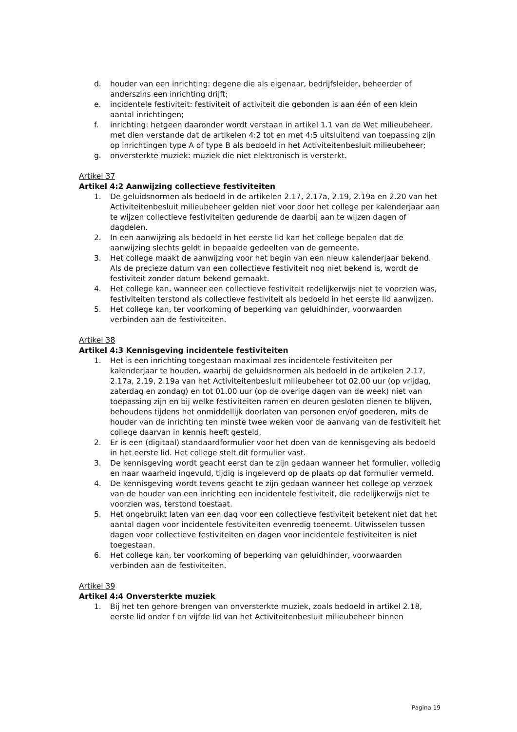d. houder van een inrichting: degene die als eigenaar, bedrijfsleider, beheerder of anderszins een inrichting drijft;
e. incidentele festiviteit: festiviteit of activiteit die gebonden is aan één of een klein aantal inrichtingen;
f. inrichting: hetgeen daaronder wordt verstaan in artikel 1.1 van de Wet milieubeheer, met dien verstande dat de artikelen 4:2 tot en met 4:5 uitsluitend van toepassing zijn op inrichtingen type A of type B als bedoeld in het Activiteitenbesluit milieubeheer;
g. onversterkte muziek: muziek die niet elektronisch is versterkt.
Artikel 37
Artikel 4:2 Aanwijzing collectieve festiviteiten
1. De geluidsnormen als bedoeld in de artikelen 2.17, 2.17a, 2.19, 2.19a en 2.20 van het Activiteitenbesluit milieubeheer gelden niet voor door het college per kalenderjaar aan te wijzen collectieve festiviteiten gedurende de daarbij aan te wijzen dagen of dagdelen.
2. In een aanwijzing als bedoeld in het eerste lid kan het college bepalen dat de aanwijzing slechts geldt in bepaalde gedeelten van de gemeente.
3. Het college maakt de aanwijzing voor het begin van een nieuw kalenderjaar bekend. Als de precieze datum van een collectieve festiviteit nog niet bekend is, wordt de festiviteit zonder datum bekend gemaakt.
4. Het college kan, wanneer een collectieve festiviteit redelijkerwijs niet te voorzien was, festiviteiten terstond als collectieve festiviteit als bedoeld in het eerste lid aanwijzen.
5. Het college kan, ter voorkoming of beperking van geluidhinder, voorwaarden verbinden aan de festiviteiten.
Artikel 38
Artikel 4:3 Kennisgeving incidentele festiviteiten
1. Het is een inrichting toegestaan maximaal zes incidentele festiviteiten per kalenderjaar te houden, waarbij de geluidsnormen als bedoeld in de artikelen 2.17, 2.17a, 2.19, 2.19a van het Activiteitenbesluit milieubeheer tot 02.00 uur (op vrijdag, zaterdag en zondag) en tot 01.00 uur (op de overige dagen van de week) niet van toepassing zijn en bij welke festiviteiten ramen en deuren gesloten dienen te blijven, behoudens tijdens het onmiddellijk doorlaten van personen en/of goederen, mits de houder van de inrichting ten minste twee weken voor de aanvang van de festiviteit het college daarvan in kennis heeft gesteld.
2. Er is een (digitaal) standaardformulier voor het doen van de kennisgeving als bedoeld in het eerste lid. Het college stelt dit formulier vast.
3. De kennisgeving wordt geacht eerst dan te zijn gedaan wanneer het formulier, volledig en naar waarheid ingevuld, tijdig is ingeleverd op de plaats op dat formulier vermeld.
4. De kennisgeving wordt tevens geacht te zijn gedaan wanneer het college op verzoek van de houder van een inrichting een incidentele festiviteit, die redelijkerwijs niet te voorzien was, terstond toestaat.
5. Het ongebruikt laten van een dag voor een collectieve festiviteit betekent niet dat het aantal dagen voor incidentele festiviteiten evenredig toeneemt. Uitwisselen tussen dagen voor collectieve festiviteiten en dagen voor incidentele festiviteiten is niet toegestaan.
6. Het college kan, ter voorkoming of beperking van geluidhinder, voorwaarden verbinden aan de festiviteiten.
Artikel 39
Artikel 4:4 Onversterkte muziek
1. Bij het ten gehore brengen van onversterkte muziek, zoals bedoeld in artikel 2.18, eerste lid onder f en vijfde lid van het Activiteitenbesluit milieubeheer binnen
Pagina 19